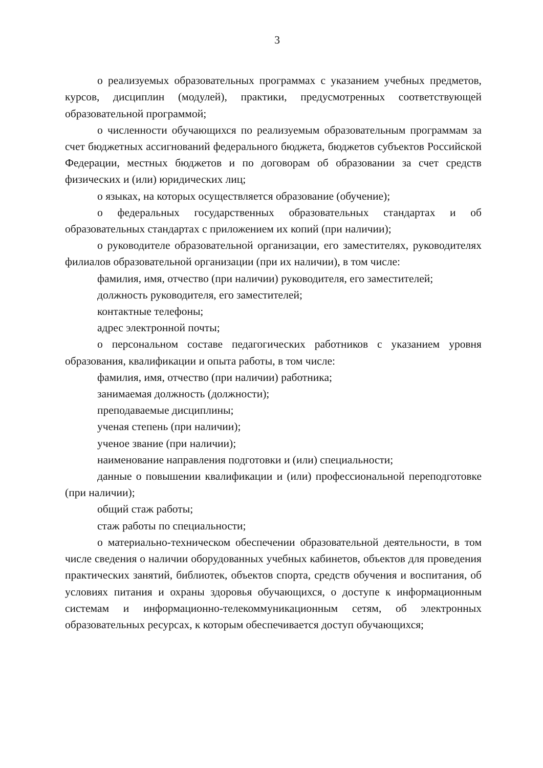3
о реализуемых образовательных программах с указанием учебных предметов, курсов, дисциплин (модулей), практики, предусмотренных соответствующей образовательной программой;
о численности обучающихся по реализуемым образовательным программам за счет бюджетных ассигнований федерального бюджета, бюджетов субъектов Российской Федерации, местных бюджетов и по договорам об образовании за счет средств физических и (или) юридических лиц;
о языках, на которых осуществляется образование (обучение);
о федеральных государственных образовательных стандартах и об образовательных стандартах с приложением их копий (при наличии);
о руководителе образовательной организации, его заместителях, руководителях филиалов образовательной организации (при их наличии), в том числе:
фамилия, имя, отчество (при наличии) руководителя, его заместителей;
должность руководителя, его заместителей;
контактные телефоны;
адрес электронной почты;
о персональном составе педагогических работников с указанием уровня образования, квалификации и опыта работы, в том числе:
фамилия, имя, отчество (при наличии) работника;
занимаемая должность (должности);
преподаваемые дисциплины;
ученая степень (при наличии);
ученое звание (при наличии);
наименование направления подготовки и (или) специальности;
данные о повышении квалификации и (или) профессиональной переподготовке (при наличии);
общий стаж работы;
стаж работы по специальности;
о материально-техническом обеспечении образовательной деятельности, в том числе сведения о наличии оборудованных учебных кабинетов, объектов для проведения практических занятий, библиотек, объектов спорта, средств обучения и воспитания, об условиях питания и охраны здоровья обучающихся, о доступе к информационным системам и информационно-телекоммуникационным сетям, об электронных образовательных ресурсах, к которым обеспечивается доступ обучающихся;